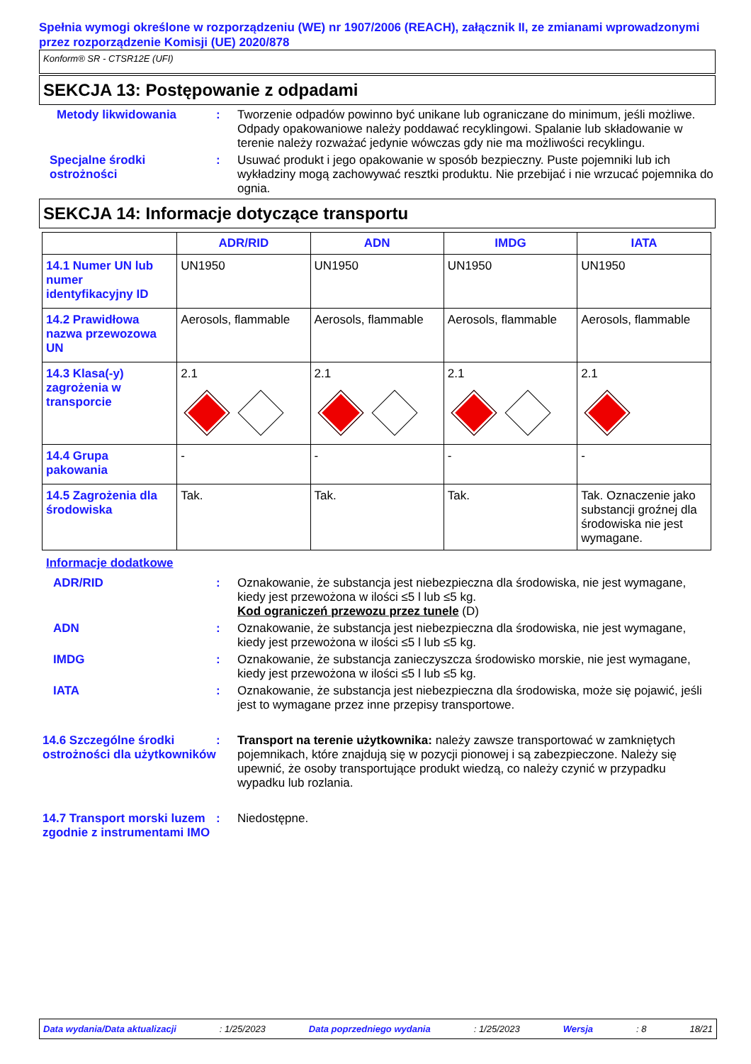Spełnia wymogi określone w rozporządzeniu (WE) nr 1907/2006 (REACH), załącznik II, ze zmianami wprowadzonymi przez rozporządzenie Komisji (UE) 2020/878
Konform® SR - CTSR12E (UFI)
SEKCJA 13: Postępowanie z odpadami
Metody likwidowania : Tworzenie odpadów powinno być unikane lub ograniczane do minimum, jeśli możliwe. Odpady opakowaniowe należy poddawać recyklingowi. Spalanie lub składowanie w terenie należy rozważać jedynie wówczas gdy nie ma możliwości recyklingu.
Specjalne środki ostrożności
: Usuwać produkt i jego opakowanie w sposób bezpieczny. Puste pojemniki lub ich wykładziny mogą zachowywać resztki produktu. Nie przebijać i nie wrzucać pojemnika do ognia.
SEKCJA 14: Informacje dotyczące transportu
| | ADR/RID | ADN | IMDG | IATA |
| --- | --- | --- | --- | --- |
| 14.1 Numer UN lub numer identyfikacyjny ID | UN1950 | UN1950 | UN1950 | UN1950 |
| 14.2 Prawidłowa nazwa przewozowa UN | Aerosols, flammable | Aerosols, flammable | Aerosols, flammable | Aerosols, flammable |
| 14.3 Klasa(-y) zagrożenia w transporcie | 2.1 | 2.1 | 2.1 | 2.1 |
| 14.4 Grupa pakowania | - | - | - | - |
| 14.5 Zagrożenia dla środowiska | Tak. | Tak. | Tak. | Tak. Oznaczenie jako substancji groźnej dla środowiska nie jest wymagane. |
Informacje dodatkowe
ADR/RID : Oznakowanie, że substancja jest niebezpieczna dla środowiska, nie jest wymagane, kiedy jest przewożona w ilości ≤5 l lub ≤5 kg.
Kod ograniczeń przewozu przez tunele (D)
ADN : Oznakowanie, że substancja jest niebezpieczna dla środowiska, nie jest wymagane, kiedy jest przewożona w ilości ≤5 l lub ≤5 kg.
IMDG : Oznakowanie, że substancja zanieczyszcza środowisko morskie, nie jest wymagane, kiedy jest przewożona w ilości ≤5 l lub ≤5 kg.
IATA : Oznakowanie, że substancja jest niebezpieczna dla środowiska, może się pojawić, jeśli jest to wymagane przez inne przepisy transportowe.
14.6 Szczególne środki ostrożności dla użytkowników
: Transport na terenie użytkownika: należy zawsze transportować w zamkniętych pojemnikach, które znajdują się w pozycji pionowej i są zabezpieczone. Należy się upewnić, że osoby transportujące produkt wiedzą, co należy czynić w przypadku wypadku lub rozlania.
14.7 Transport morski luzem zgodnie z instrumentami IMO
: Niedostępne.
Data wydania/Data aktualizacji: 1/25/2023 Data poprzedniego wydania: 1/25/2023 Wersja: 8 18/21